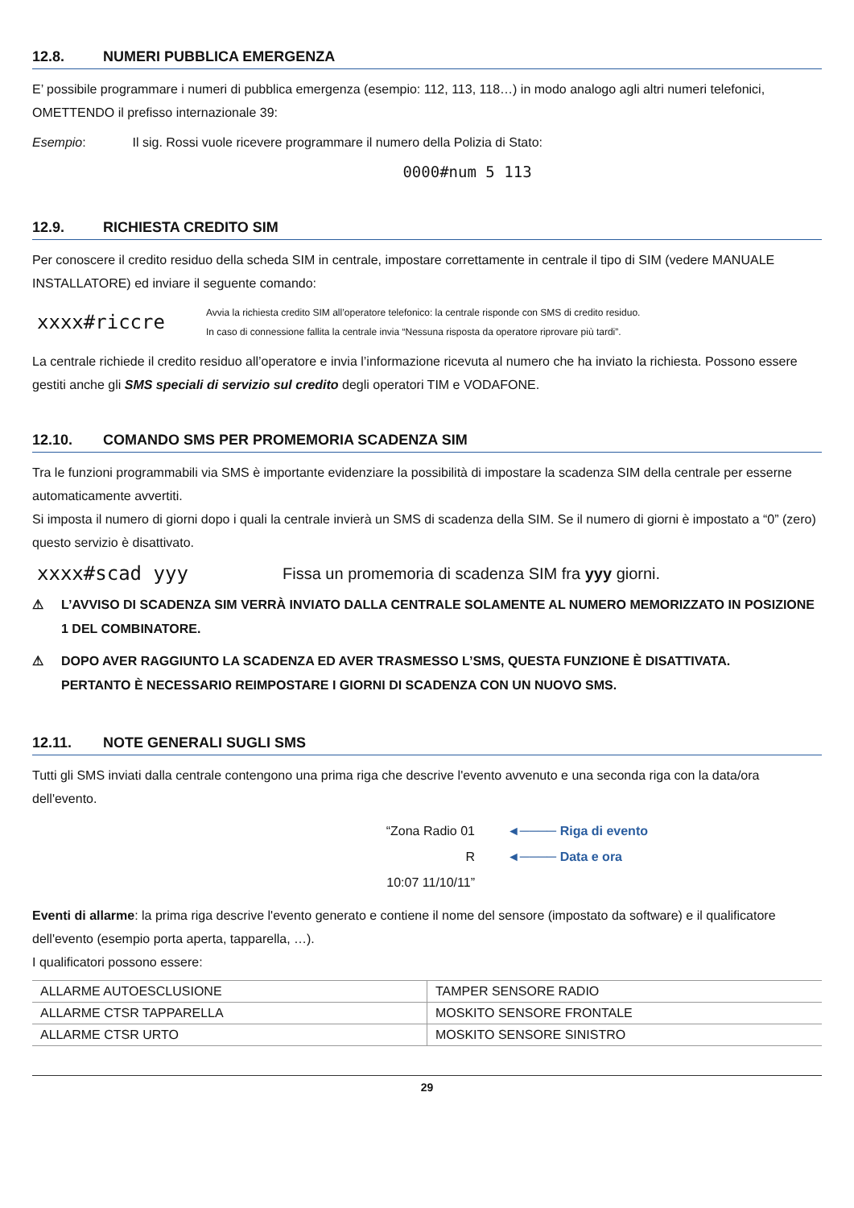12.8. NUMERI PUBBLICA EMERGENZA
E’ possibile programmare i numeri di pubblica emergenza (esempio: 112, 113, 118…) in modo analogo agli altri numeri telefonici, OMETTENDO il prefisso internazionale 39:
Esempio: Il sig. Rossi vuole ricevere programmare il numero della Polizia di Stato:
0000#num 5 113
12.9. RICHIESTA CREDITO SIM
Per conoscere il credito residuo della scheda SIM in centrale, impostare correttamente in centrale il tipo di SIM (vedere MANUALE INSTALLATORE) ed inviare il seguente comando:
xxxx#riccre
Avvia la richiesta credito SIM all’operatore telefonico: la centrale risponde con SMS di credito residuo.
In caso di connessione fallita la centrale invia “Nessuna risposta da operatore riprovare più tardi”.
La centrale richiede il credito residuo all’operatore e invia l’informazione ricevuta al numero che ha inviato la richiesta. Possono essere gestiti anche gli SMS speciali di servizio sul credito degli operatori TIM e VODAFONE.
12.10. COMANDO SMS PER PROMEMORIA SCADENZA SIM
Tra le funzioni programmabili via SMS è importante evidenziare la possibilità di impostare la scadenza SIM della centrale per esserne automaticamente avvertiti.
Si imposta il numero di giorni dopo i quali la centrale invierà un SMS di scadenza della SIM. Se il numero di giorni è impostato a “0” (zero) questo servizio è disattivato.
xxxx#scad yyy
Fissa un promemoria di scadenza SIM fra yyy giorni.
⚠ L’AVVISO DI SCADENZA SIM VERRÀ INVIATO DALLA CENTRALE SOLAMENTE AL NUMERO MEMORIZZATO IN POSIZIONE 1 DEL COMBINATORE.
⚠ DOPO AVER RAGGIUNTO LA SCADENZA ED AVER TRASMESSO L’SMS, QUESTA FUNZIONE È DISATTIVATA.
PERTANTO È NECESSARIO REIMPOSTARE I GIORNI DI SCADENZA CON UN NUOVO SMS.
12.11. NOTE GENERALI SUGLI SMS
Tutti gli SMS inviati dalla centrale contengono una prima riga che descrive l'evento avvenuto e una seconda riga con la data/ora dell'evento.
“Zona Radio 01 R
10:07 11/10/11”
◄──── Riga di evento
◄──── Data e ora
Eventi di allarme: la prima riga descrive l'evento generato e contiene il nome del sensore (impostato da software) e il qualificatore dell'evento (esempio porta aperta, tapparella, …).
I qualificatori possono essere:
| ALLARME AUTOESCLUSIONE | TAMPER SENSORE RADIO |
| ALLARME CTSR TAPPARELLA | MOSKITO SENSORE FRONTALE |
| ALLARME CTSR URTO | MOSKITO SENSORE SINISTRO |
29